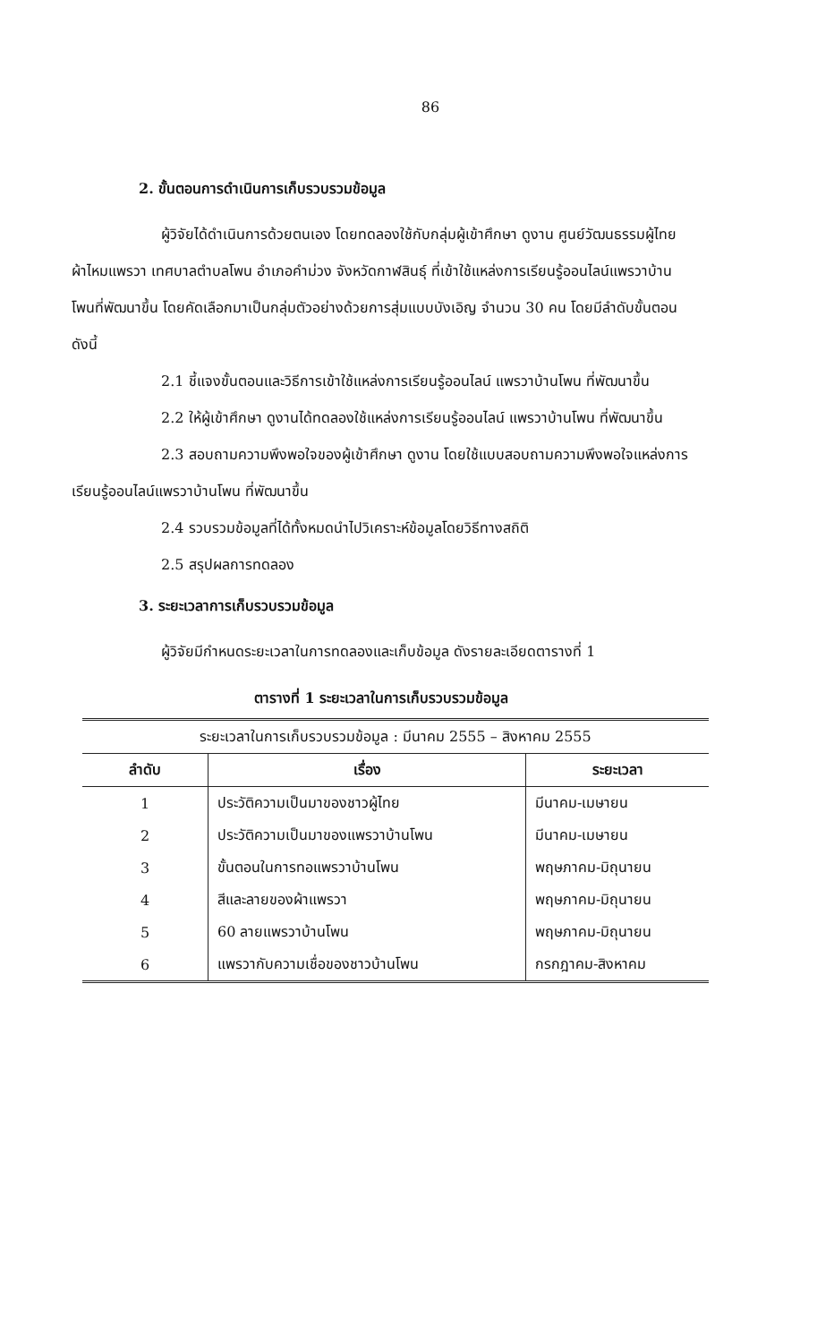86
2. ขั้นตอนการดำเนินการเก็บรวบรวมข้อมูล
ผู้วิจัยได้ดำเนินการด้วยตนเอง โดยทดลองใช้กับกลุ่มผู้เข้าศึกษา ดูงาน ศูนย์วัฒนธรรมผู้ไทยผ้าไหมแพรวา เทศบาลตำบลโพน อำเภอคำม่วง จังหวัดกาฬสินธุ์ ที่เข้าใช้แหล่งการเรียนรู้ออนไลน์แพรวาบ้านโพนที่พัฒนาขึ้น โดยคัดเลือกมาเป็นกลุ่มตัวอย่างด้วยการสุ่มแบบบังเอิญ จำนวน 30 คน โดยมีลำดับขั้นตอน ดังนี้
2.1 ชี้แจงขั้นตอนและวิธีการเข้าใช้แหล่งการเรียนรู้ออนไลน์ แพรวาบ้านโพน ที่พัฒนาขึ้น
2.2 ให้ผู้เข้าศึกษา ดูงานได้ทดลองใช้แหล่งการเรียนรู้ออนไลน์ แพรวาบ้านโพน ที่พัฒนาขึ้น
2.3 สอบถามความพึงพอใจของผู้เข้าศึกษา ดูงาน โดยใช้แบบสอบถามความพึงพอใจแหล่งการเรียนรู้ออนไลน์แพรวาบ้านโพน ที่พัฒนาขึ้น
2.4 รวบรวมข้อมูลที่ได้ทั้งหมดนำไปวิเคราะห์ข้อมูลโดยวิธีทางสถิติ
2.5 สรุปผลการทดลอง
3. ระยะเวลาการเก็บรวบรวมข้อมูล
ผู้วิจัยมีกำหนดระยะเวลาในการทดลองและเก็บข้อมูล ดังรายละเอียดตารางที่ 1
ตารางที่ 1 ระยะเวลาในการเก็บรวบรวมข้อมูล
| ระยะเวลาในการเก็บรวบรวมข้อมูล : มีนาคม 2555 – สิงหาคม 2555 | | |
| --- | --- | --- |
| ลำดับ | เรื่อง | ระยะเวลา |
| 1 | ประวัติความเป็นมาของชาวผู้ไทย | มีนาคม-เมษายน |
| 2 | ประวัติความเป็นมาของแพรวาบ้านโพน | มีนาคม-เมษายน |
| 3 | ขั้นตอนในการทอแพรวาบ้านโพน | พฤษภาคม-มิถุนายน |
| 4 | สีและลายของผ้าแพรวา | พฤษภาคม-มิถุนายน |
| 5 | 60 ลายแพรวาบ้านโพน | พฤษภาคม-มิถุนายน |
| 6 | แพรวากับความเชื่อของชาวบ้านโพน | กรกฎาคม-สิงหาคม |